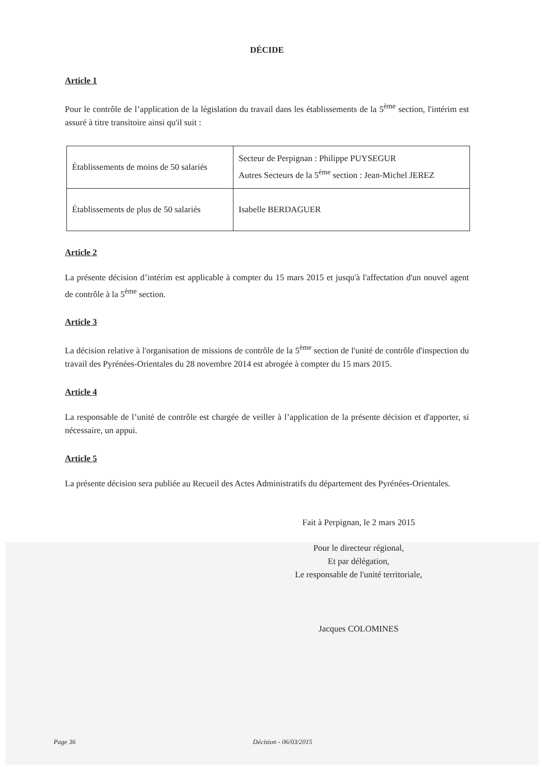DÉCIDE
Article 1
Pour le contrôle de l’application de la législation du travail dans les établissements de la 5<sup>ème</sup> section, l'intérim est assuré à titre transitoire ainsi qu'il suit :
| Établissements de moins de 50 salariés | Secteur de Perpignan : Philippe PUYSEGUR Autres Secteurs de la 5<sup>ème</sup> section : Jean-Michel JEREZ |
| Établissements de plus de 50 salariés | Isabelle BERDAGUER |
Article 2
La présente décision d’intérim est applicable à compter du 15 mars 2015 et jusqu'à l'affectation d'un nouvel agent de contrôle à la 5<sup>ème</sup> section.
Article 3
La décision relative à l'organisation de missions de contrôle de la 5<sup>ème</sup> section de l'unité de contrôle d'inspection du travail des Pyrénées-Orientales du 28 novembre 2014 est abrogée à compter du 15 mars 2015.
Article 4
La responsable de l’unité de contrôle est chargée de veiller à l’application de la présente décision et d'apporter, si nécessaire, un appui.
Article 5
La présente décision sera publiée au Recueil des Actes Administratifs du département des Pyrénées-Orientales.
Fait à Perpignan, le 2 mars 2015
Pour le directeur régional,
Et par délégation,
Le responsable de l'unité territoriale,
Jacques COLOMINES
Page 36 Décision - 06/03/2015